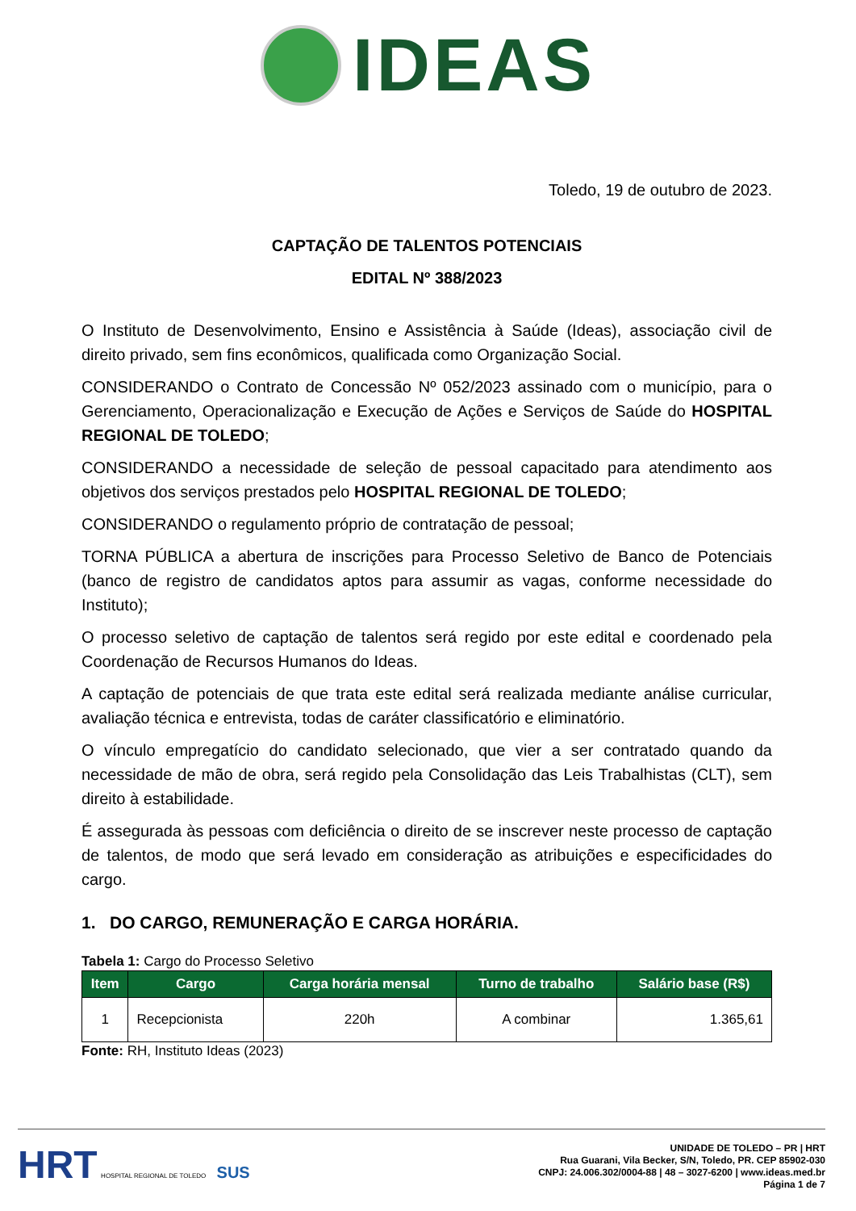IDEAS
Toledo, 19 de outubro de 2023.
CAPTAÇÃO DE TALENTOS POTENCIAIS
EDITAL Nº 388/2023
O Instituto de Desenvolvimento, Ensino e Assistência à Saúde (Ideas), associação civil de direito privado, sem fins econômicos, qualificada como Organização Social.
CONSIDERANDO o Contrato de Concessão Nº 052/2023 assinado com o município, para o Gerenciamento, Operacionalização e Execução de Ações e Serviços de Saúde do HOSPITAL REGIONAL DE TOLEDO;
CONSIDERANDO a necessidade de seleção de pessoal capacitado para atendimento aos objetivos dos serviços prestados pelo HOSPITAL REGIONAL DE TOLEDO;
CONSIDERANDO o regulamento próprio de contratação de pessoal;
TORNA PÚBLICA a abertura de inscrições para Processo Seletivo de Banco de Potenciais (banco de registro de candidatos aptos para assumir as vagas, conforme necessidade do Instituto);
O processo seletivo de captação de talentos será regido por este edital e coordenado pela Coordenação de Recursos Humanos do Ideas.
A captação de potenciais de que trata este edital será realizada mediante análise curricular, avaliação técnica e entrevista, todas de caráter classificatório e eliminatório.
O vínculo empregatício do candidato selecionado, que vier a ser contratado quando da necessidade de mão de obra, será regido pela Consolidação das Leis Trabalhistas (CLT), sem direito à estabilidade.
É assegurada às pessoas com deficiência o direito de se inscrever neste processo de captação de talentos, de modo que será levado em consideração as atribuições e especificidades do cargo.
1. DO CARGO, REMUNERAÇÃO E CARGA HORÁRIA.
Tabela 1: Cargo do Processo Seletivo
| Item | Cargo | Carga horária mensal | Turno de trabalho | Salário base (R$) |
| --- | --- | --- | --- | --- |
| 1 | Recepcionista | 220h | A combinar | 1.365,61 |
Fonte: RH, Instituto Ideas (2023)
HRT HOSPITAL REGIONAL DE TOLEDO SUS
UNIDADE DE TOLEDO – PR | HRT
Rua Guarani, Vila Becker, S/N, Toledo, PR. CEP 85902-030
CNPJ: 24.006.302/0004-88 | 48 – 3027-6200 | www.ideas.med.br
Página 1 de 7